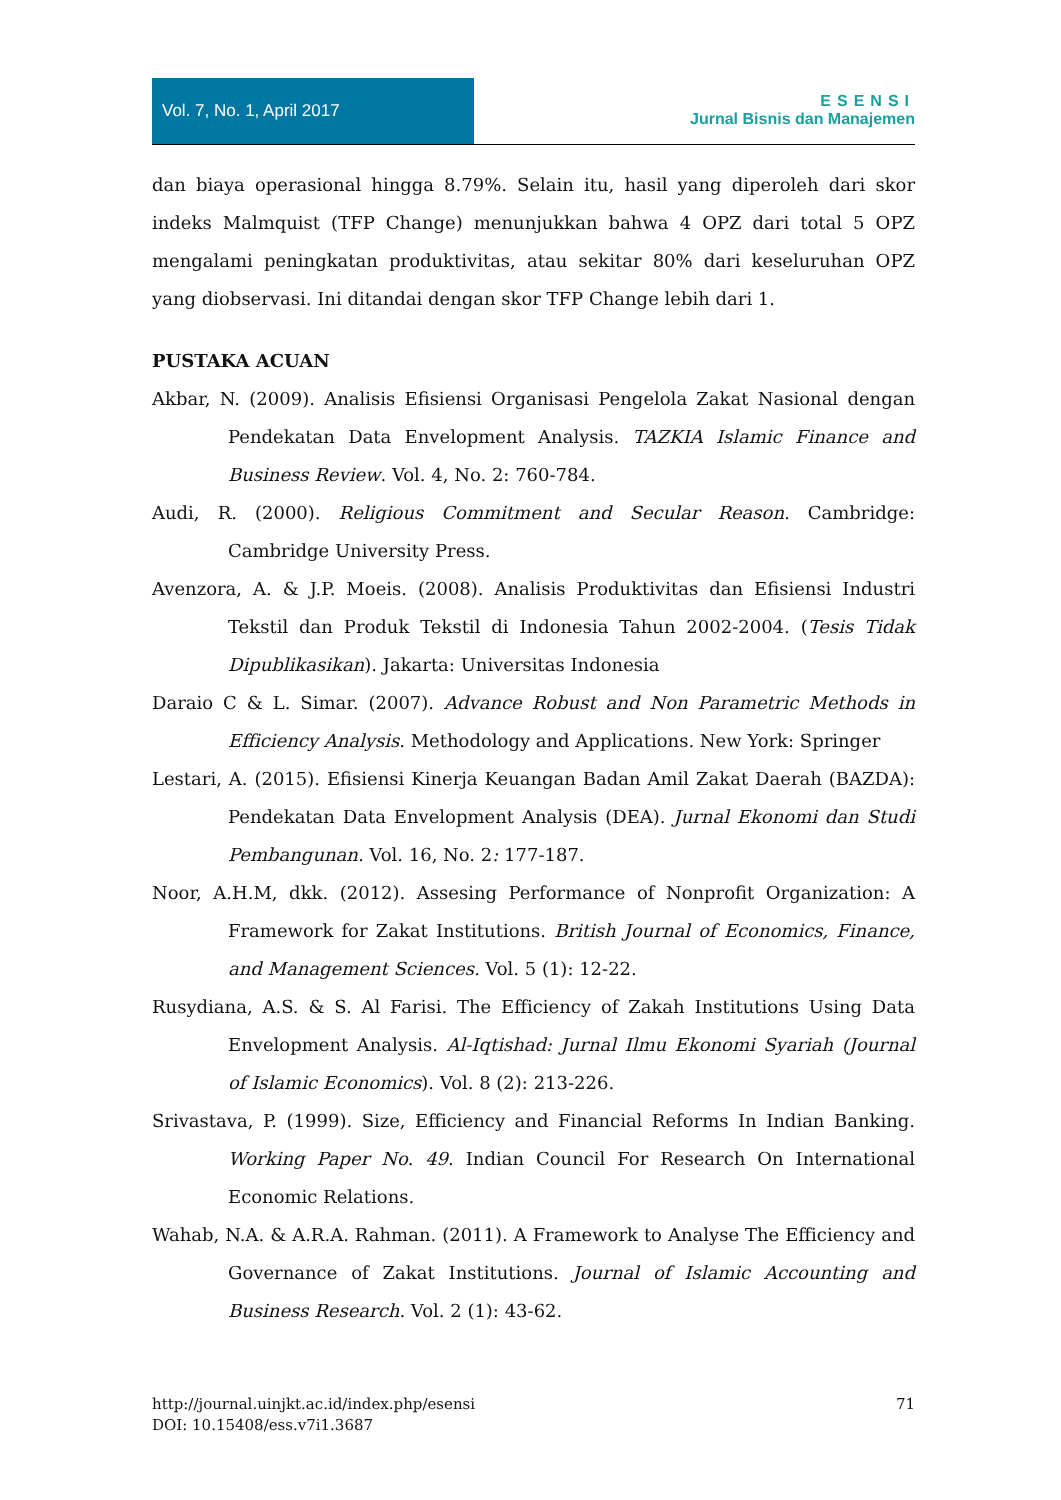Vol. 7, No. 1, April 2017
ESENSI
Jurnal Bisnis dan Manajemen
dan biaya operasional hingga 8.79%. Selain itu, hasil yang diperoleh dari skor indeks Malmquist (TFP Change) menunjukkan bahwa 4 OPZ dari total 5 OPZ mengalami peningkatan produktivitas, atau sekitar 80% dari keseluruhan OPZ yang diobservasi. Ini ditandai dengan skor TFP Change lebih dari 1.
PUSTAKA ACUAN
Akbar, N. (2009). Analisis Efisiensi Organisasi Pengelola Zakat Nasional dengan Pendekatan Data Envelopment Analysis. TAZKIA Islamic Finance and Business Review. Vol. 4, No. 2: 760-784.
Audi, R. (2000). Religious Commitment and Secular Reason. Cambridge: Cambridge University Press.
Avenzora, A. & J.P. Moeis. (2008). Analisis Produktivitas dan Efisiensi Industri Tekstil dan Produk Tekstil di Indonesia Tahun 2002-2004. (Tesis Tidak Dipublikasikan). Jakarta: Universitas Indonesia
Daraio C & L. Simar. (2007). Advance Robust and Non Parametric Methods in Efficiency Analysis. Methodology and Applications. New York: Springer
Lestari, A. (2015). Efisiensi Kinerja Keuangan Badan Amil Zakat Daerah (BAZDA): Pendekatan Data Envelopment Analysis (DEA). Jurnal Ekonomi dan Studi Pembangunan. Vol. 16, No. 2: 177-187.
Noor, A.H.M, dkk. (2012). Assesing Performance of Nonprofit Organization: A Framework for Zakat Institutions. British Journal of Economics, Finance, and Management Sciences. Vol. 5 (1): 12-22.
Rusydiana, A.S. & S. Al Farisi. The Efficiency of Zakah Institutions Using Data Envelopment Analysis. Al-Iqtishad: Jurnal Ilmu Ekonomi Syariah (Journal of Islamic Economics). Vol. 8 (2): 213-226.
Srivastava, P. (1999). Size, Efficiency and Financial Reforms In Indian Banking. Working Paper No. 49. Indian Council For Research On International Economic Relations.
Wahab, N.A. & A.R.A. Rahman. (2011). A Framework to Analyse The Efficiency and Governance of Zakat Institutions. Journal of Islamic Accounting and Business Research. Vol. 2 (1): 43-62.
71 http://journal.uinjkt.ac.id/index.php/esensi
DOI: 10.15408/ess.v7i1.3687